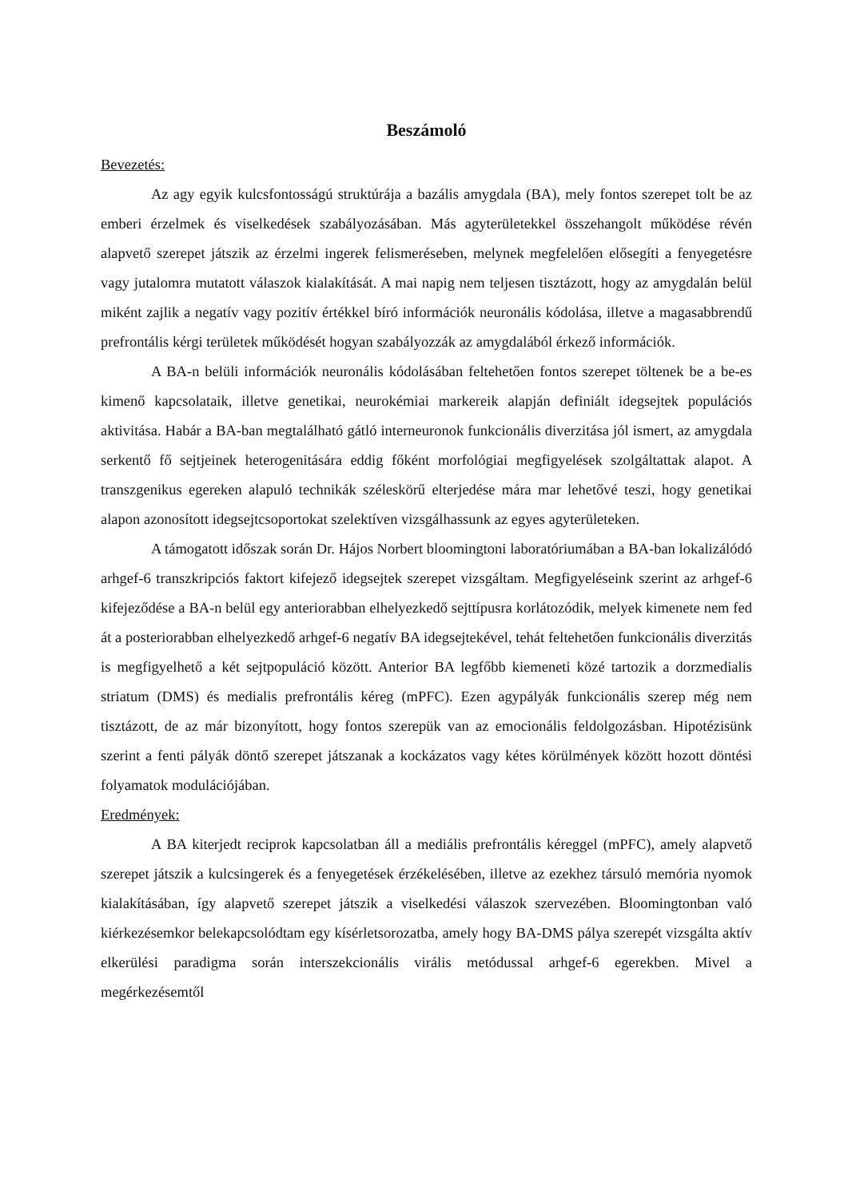Beszámoló
Bevezetés:
Az agy egyik kulcsfontosságú struktúrája a bazális amygdala (BA), mely fontos szerepet tolt be az emberi érzelmek és viselkedések szabályozásában. Más agyterületekkel összehangolt működése révén alapvető szerepet játszik az érzelmi ingerek felismeréseben, melynek megfelelően elősegíti a fenyegetésre vagy jutalomra mutatott válaszok kialakítását. A mai napig nem teljesen tisztázott, hogy az amygdalán belül miként zajlik a negatív vagy pozitív értékkel bíró információk neuronális kódolása, illetve a magasabbrendű prefrontális kérgi területek működését hogyan szabályozzák az amygdalából érkező információk.
A BA-n belüli információk neuronális kódolásában feltehetően fontos szerepet töltenek be a be-es kimenő kapcsolataik, illetve genetikai, neurokémiai markereik alapján definiált idegsejtek populációs aktivitása. Habár a BA-ban megtalálható gátló interneuronok funkcionális diverzitása jól ismert, az amygdala serkentő fő sejtjeinek heterogenitására eddig főként morfológiai megfigyelések szolgáltattak alapot. A transzgenikus egereken alapuló technikák széleskörű elterjedése mára mar lehetővé teszi, hogy genetikai alapon azonosított idegsejtcsoportokat szelektíven vizsgálhassunk az egyes agyterületeken.
A támogatott időszak során Dr. Hájos Norbert bloomingtoni laboratóriumában a BA-ban lokalizálódó arhgef-6 transzkripciós faktort kifejező idegsejtek szerepet vizsgáltam. Megfigyeléseink szerint az arhgef-6 kifejeződése a BA-n belül egy anteriorabban elhelyezkedő sejttípusra korlátozódik, melyek kimenete nem fed át a posteriorabban elhelyezkedő arhgef-6 negatív BA idegsejtekével, tehát feltehetően funkcionális diverzitás is megfigyelhető a két sejtpopuláció között. Anterior BA legfőbb kiemeneti közé tartozik a dorzmedialis striatum (DMS) és medialis prefrontális kéreg (mPFC). Ezen agypályák funkcionális szerep még nem tisztázott, de az már bizonyított, hogy fontos szerepük van az emocionális feldolgozásban. Hipotézisünk szerint a fenti pályák döntő szerepet játszanak a kockázatos vagy kétes körülmények között hozott döntési folyamatok modulációjában.
Eredmények:
A BA kiterjedt reciprok kapcsolatban áll a mediális prefrontális kéreggel (mPFC), amely alapvető szerepet játszik a kulcsingerek és a fenyegetések érzékelésében, illetve az ezekhez társuló memória nyomok kialakításában, így alapvető szerepet játszik a viselkedési válaszok szervezében. Bloomingtonban való kiérkezésemkor belekapcsolódtam egy kísérletsorozatba, amely hogy BA-DMS pálya szerepét vizsgálta aktív elkerülési paradigma során interszekcionális virális metódussal arhgef-6 egerekben. Mivel a megérkezésemtől